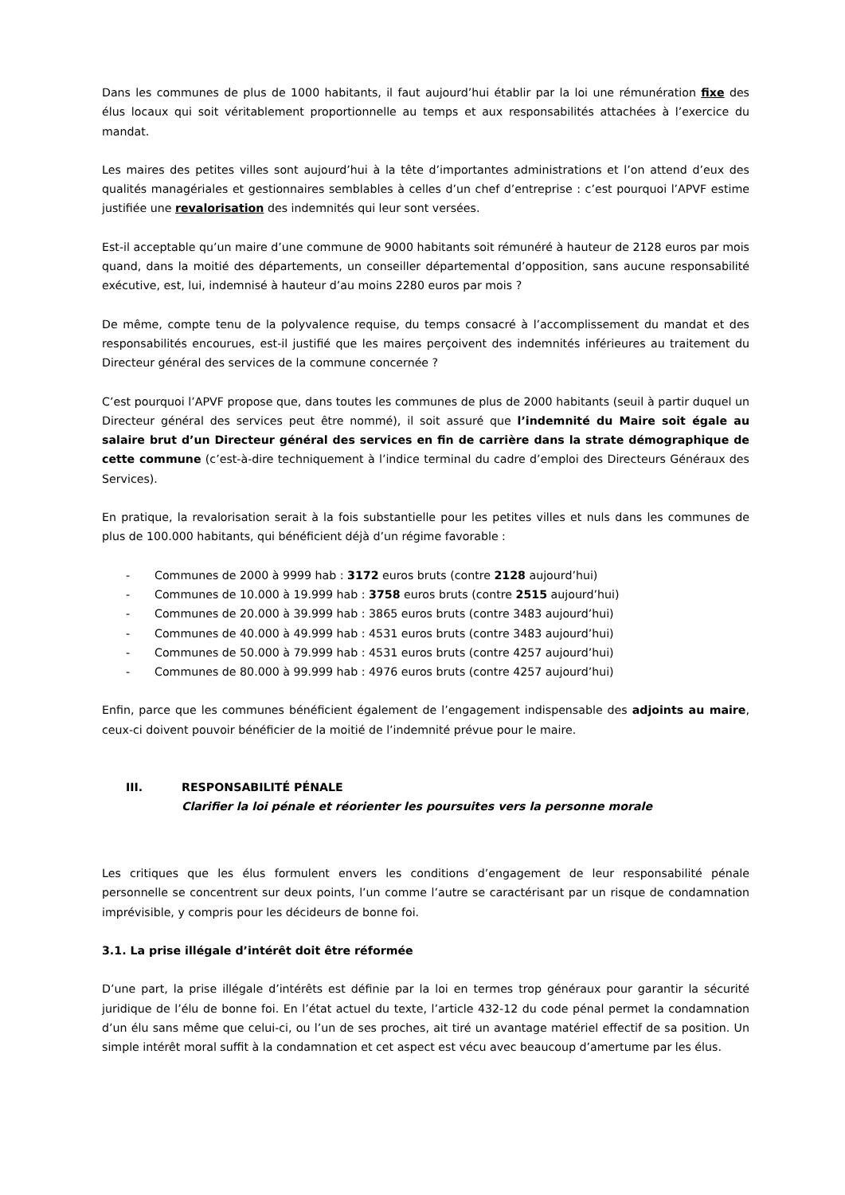Dans les communes de plus de 1000 habitants, il faut aujourd’hui établir par la loi une rémunération fixe des élus locaux qui soit véritablement proportionnelle au temps et aux responsabilités attachées à l’exercice du mandat.
Les maires des petites villes sont aujourd’hui à la tête d’importantes administrations et l’on attend d’eux des qualités managériales et gestionnaires semblables à celles d’un chef d’entreprise : c’est pourquoi l’APVF estime justifiée une revalorisation des indemnités qui leur sont versées.
Est-il acceptable qu’un maire d’une commune de 9000 habitants soit rémunéré à hauteur de 2128 euros par mois quand, dans la moitié des départements, un conseiller départemental d’opposition, sans aucune responsabilité exécutive, est, lui, indemnisé à hauteur d’au moins 2280 euros par mois ?
De même, compte tenu de la polyvalence requise, du temps consacré à l’accomplissement du mandat et des responsabilités encourues, est-il justifié que les maires perçoivent des indemnités inférieures au traitement du Directeur général des services de la commune concernée ?
C’est pourquoi l’APVF propose que, dans toutes les communes de plus de 2000 habitants (seuil à partir duquel un Directeur général des services peut être nommé), il soit assuré que l’indemnité du Maire soit égale au salaire brut d’un Directeur général des services en fin de carrière dans la strate démographique de cette commune (c’est-à-dire techniquement à l’indice terminal du cadre d’emploi des Directeurs Généraux des Services).
En pratique, la revalorisation serait à la fois substantielle pour les petites villes et nuls dans les communes de plus de 100.000 habitants, qui bénéficient déjà d’un régime favorable :
- Communes de 2000 à 9999 hab : 3172 euros bruts (contre 2128 aujourd’hui)
- Communes de 10.000 à 19.999 hab : 3758 euros bruts (contre 2515 aujourd’hui)
- Communes de 20.000 à 39.999 hab : 3865 euros bruts (contre 3483 aujourd’hui)
- Communes de 40.000 à 49.999 hab : 4531 euros bruts (contre 3483 aujourd’hui)
- Communes de 50.000 à 79.999 hab : 4531 euros bruts (contre 4257 aujourd’hui)
- Communes de 80.000 à 99.999 hab : 4976 euros bruts (contre 4257 aujourd’hui)
Enfin, parce que les communes bénéficient également de l’engagement indispensable des adjoints au maire, ceux-ci doivent pouvoir bénéficier de la moitié de l’indemnité prévue pour le maire.
III. RESPONSABILITÉ PÉNALE
Clarifier la loi pénale et réorienter les poursuites vers la personne morale
Les critiques que les élus formulent envers les conditions d’engagement de leur responsabilité pénale personnelle se concentrent sur deux points, l’un comme l’autre se caractérisant par un risque de condamnation imprévisible, y compris pour les décideurs de bonne foi.
3.1. La prise illégale d’intérêt doit être réformée
D’une part, la prise illégale d’intérêts est définie par la loi en termes trop généraux pour garantir la sécurité juridique de l’élu de bonne foi. En l’état actuel du texte, l’article 432-12 du code pénal permet la condamnation d’un élu sans même que celui-ci, ou l’un de ses proches, ait tiré un avantage matériel effectif de sa position. Un simple intérêt moral suffit à la condamnation et cet aspect est vécu avec beaucoup d’amertume par les élus.